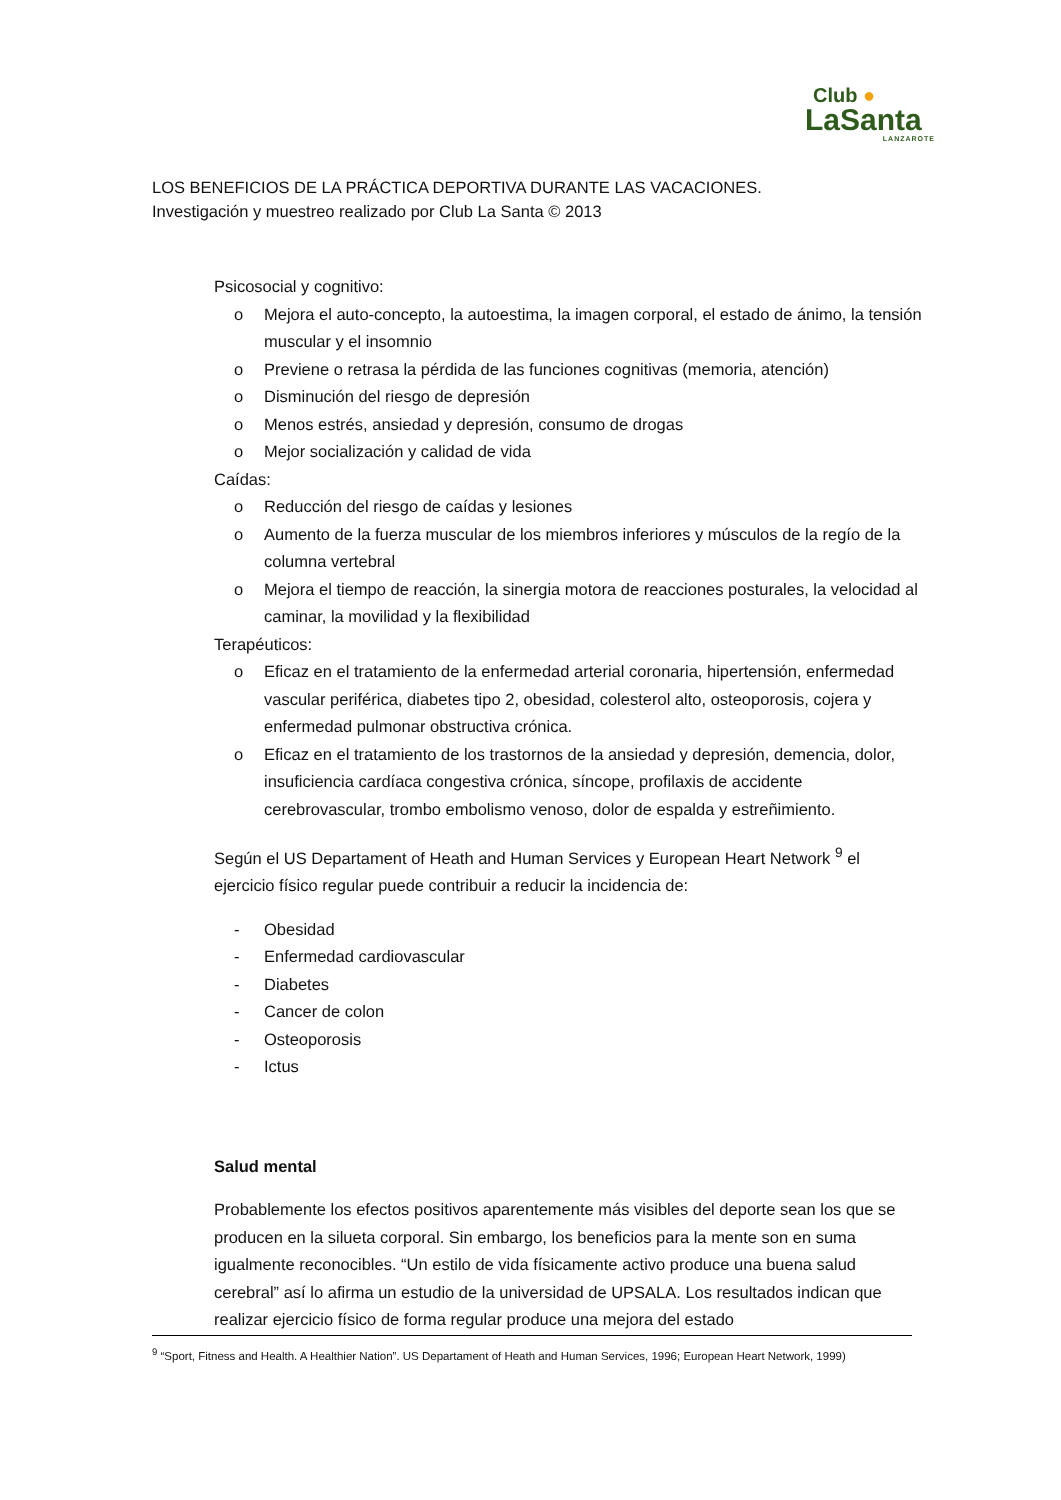Club ●
LaSanta
LANZAROTE
LOS BENEFICIOS DE LA PRÁCTICA DEPORTIVA DURANTE LAS VACACIONES.
Investigación y muestreo realizado por Club La Santa © 2013
Psicosocial y cognitivo:
o Mejora el auto-concepto, la autoestima, la imagen corporal, el estado de ánimo, la tensión muscular y el insomnio
o Previene o retrasa la pérdida de las funciones cognitivas (memoria, atención)
o Disminución del riesgo de depresión
o Menos estrés, ansiedad y depresión, consumo de drogas
o Mejor socialización y calidad de vida
Caídas:
o Reducción del riesgo de caídas y lesiones
o Aumento de la fuerza muscular de los miembros inferiores y músculos de la regío de la columna vertebral
o Mejora el tiempo de reacción, la sinergia motora de reacciones posturales, la velocidad al caminar, la movilidad y la flexibilidad
Terapéuticos:
o Eficaz en el tratamiento de la enfermedad arterial coronaria, hipertensión, enfermedad vascular periférica, diabetes tipo 2, obesidad, colesterol alto, osteoporosis, cojera y enfermedad pulmonar obstructiva crónica.
o Eficaz en el tratamiento de los trastornos de la ansiedad y depresión, demencia, dolor, insuficiencia cardíaca congestiva crónica, síncope, profilaxis de accidente cerebrovascular, trombo embolismo venoso, dolor de espalda y estreñimiento.
Según el US Departament of Heath and Human Services y European Heart Network <sup>9</sup> el ejercicio físico regular puede contribuir a reducir la incidencia de:
- Obesidad
- Enfermedad cardiovascular
- Diabetes
- Cancer de colon
- Osteoporosis
- Ictus
Salud mental
Probablemente los efectos positivos aparentemente más visibles del deporte sean los que se producen en la silueta corporal. Sin embargo, los beneficios para la mente son en suma igualmente reconocibles. “Un estilo de vida físicamente activo produce una buena salud cerebral” así lo afirma un estudio de la universidad de UPSALA. Los resultados indican que realizar ejercicio físico de forma regular produce una mejora del estado
<sup>9</sup> “Sport, Fitness and Health. A Healthier Nation”. US Departament of Heath and Human Services, 1996; European Heart Network, 1999)